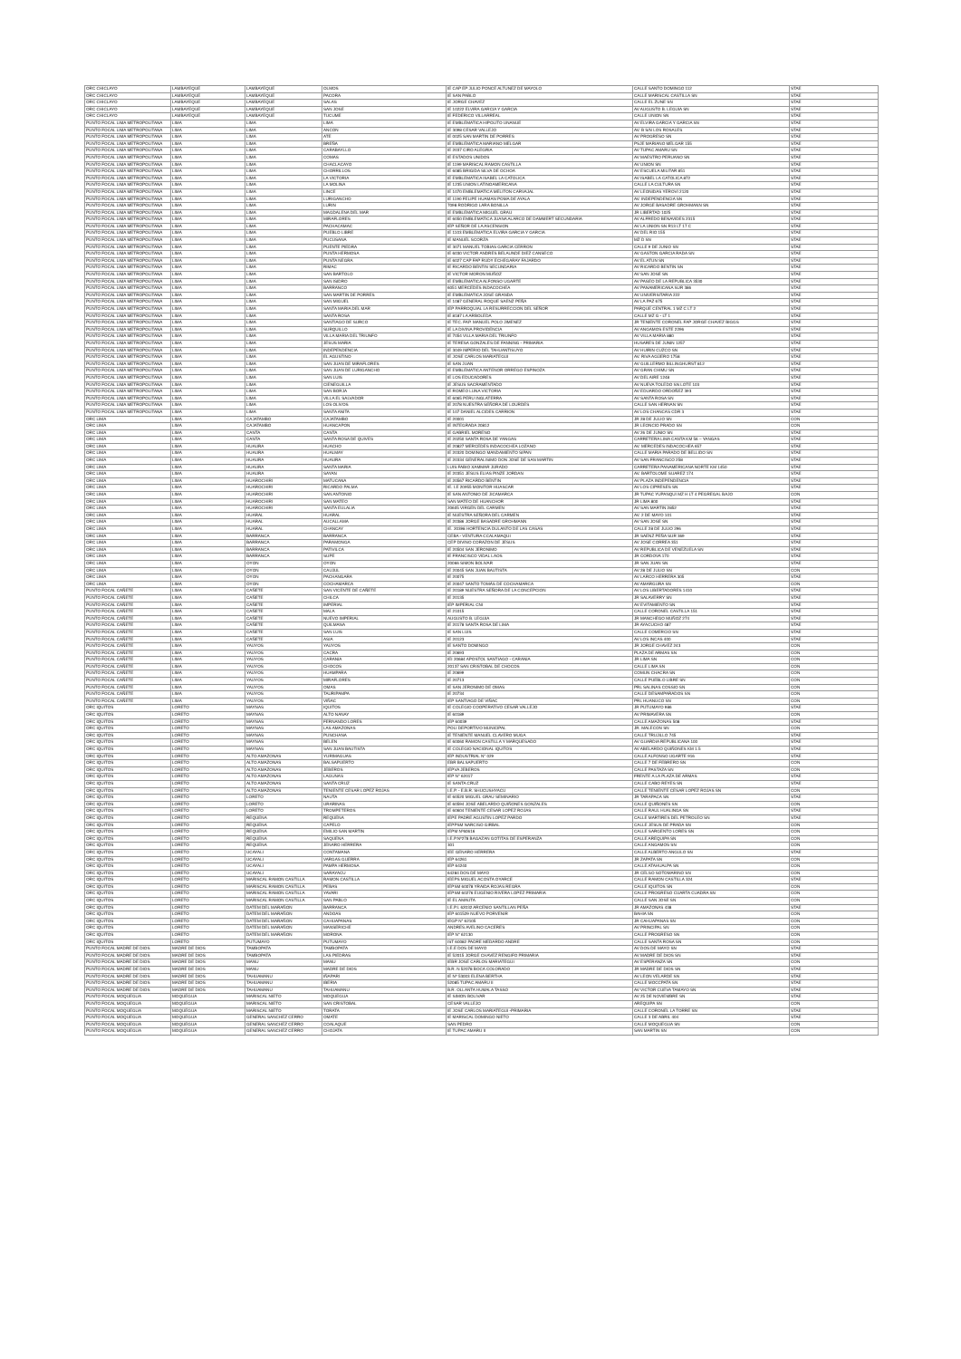| ORC CHICLAYO | LAMBAYEQUE | LAMBAYEQUE | OLMOS | IE CAP EP JULIO PONCE ALTUNEZ DE MAYOLO | CALLE SANTO DOMINGO 112 | STAE |
| ORC CHICLAYO | LAMBAYEQUE | LAMBAYEQUE | PACORA | IE SAN PABLO | CALLE MARISCAL CASTILLA SN | STAE |
| ORC CHICLAYO | LAMBAYEQUE | LAMBAYEQUE | SALAS | IE JORGE CHAVEZ | CALLE EL ZUNE SN | STAE |
| ORC CHICLAYO | LAMBAYEQUE | LAMBAYEQUE | SAN JOSE | IE 10222 ELVIRA GARCIA Y GARCIA | AV AUGUSTO B. LEGUIA SN | STAE |
| ORC CHICLAYO | LAMBAYEQUE | LAMBAYEQUE | TUCUME | IE FEDERICO VILLARREAL | CALLE UNION SN | STAE |
| PUNTO FOCAL LIMA METROPOLITANA | LIMA | LIMA | LIMA | IE EMBLEMATICA HIPOLITO UNANUE | AV ELVIRA GARCIA Y GARCIA SN | STAE |
| PUNTO FOCAL LIMA METROPOLITANA | LIMA | LIMA | ANCON | IE 3098 CESAR VALLEJO | AV. B S/N LOS ROSALES | STAE |
| PUNTO FOCAL LIMA METROPOLITANA | LIMA | LIMA | ATE | IE 0025 SAN MARTIN DE PORRES | AV PROGRESO SN | STAE |
| PUNTO FOCAL LIMA METROPOLITANA | LIMA | LIMA | BREÑA | IE EMBLEMATICA MARIANO MELGAR | PSJE MARIANO MELGAR 155 | STAE |
| PUNTO FOCAL LIMA METROPOLITANA | LIMA | LIMA | CARABAYLLO | IE 2037 CIRO ALEGRIA | AV TUPAC AMARU SN | STAE |
| PUNTO FOCAL LIMA METROPOLITANA | LIMA | LIMA | COMAS | IE ESTADOS UNIDOS | AV MAESTRO PERUANO SN | STAE |
| PUNTO FOCAL LIMA METROPOLITANA | LIMA | LIMA | CHACLACAYO | IE 1199 MARISCAL RAMON CASTILLA | AV UNION SN | STAE |
| PUNTO FOCAL LIMA METROPOLITANA | LIMA | LIMA | CHORRILLOS | IE 6085 BRIGIDA SILVA DE OCHOA | AV ESCUELA MILITAR 851 | STAE |
| PUNTO FOCAL LIMA METROPOLITANA | LIMA | LIMA | LA VICTORIA | IE EMBLEMATICA ISABEL LA CATOLICA | AV ISABEL LA CATOLICA 872 | STAE |
| PUNTO FOCAL LIMA METROPOLITANA | LIMA | LIMA | LA MOLINA | IE 1235 UNION LATINOAMERICANA | CALLE LA CULTURA SN | STAE |
| PUNTO FOCAL LIMA METROPOLITANA | LIMA | LIMA | LINCE | IE 1070 EMBLEMATICA MELITON CARVAJAL | AV LEONIDAS YEROVI 2120 | STAE |
| PUNTO FOCAL LIMA METROPOLITANA | LIMA | LIMA | LURIGANCHO | IE 1190 FELIPE HUAMAN POMA DE AYALA | AV. INDEPENDENCIA SN | STAE |
| PUNTO FOCAL LIMA METROPOLITANA | LIMA | LIMA | LURIN | 7098 RODRIGO LARA BONILLA | AV JORGE BASADRE GROHMANN SN | STAE |
| PUNTO FOCAL LIMA METROPOLITANA | LIMA | LIMA | MAGDALENA DEL MAR | IE EMBLEMATICA MIGUEL GRAU | JR LIBERTAD 1025 | STAE |
| PUNTO FOCAL LIMA METROPOLITANA | LIMA | LIMA | MIRAFLORES | IE 6050 EMBLEMATICA JUANA ALARCO DE DAMMERT SECUNDARIA | AV ALFREDO BENAVIDES 2315 | STAE |
| PUNTO FOCAL LIMA METROPOLITANA | LIMA | LIMA | PACHACAMAC | IEP SEÑOR DE LA ASCENSION | AV LA UNION SN R13 LT 17 C | STAE |
| PUNTO FOCAL LIMA METROPOLITANA | LIMA | LIMA | PUEBLO LIBRE | IE 1103 EMBLEMATICA ELVIRA GARCIA Y GARCIA | AV DEL RIO 155 | STAE |
| PUNTO FOCAL LIMA METROPOLITANA | LIMA | LIMA | PUCUSANA | IE MANUEL SCORZA | MZ D SN | STAE |
| PUNTO FOCAL LIMA METROPOLITANA | LIMA | LIMA | PUENTE PIEDRA | IE 3071 MANUEL TOBIAS GARCIA CERRON | CALLE 9 DE JUNIO SN | STAE |
| PUNTO FOCAL LIMA METROPOLITANA | LIMA | LIMA | PUNTA HERMOSA | IE 6030 VICTOR ANDRES BELAUNDE DIEZ CANSECO | AV GASTON GARCIA RADA SN | STAE |
| PUNTO FOCAL LIMA METROPOLITANA | LIMA | LIMA | PUNTA NEGRA | IE 6027 CAP FAP RUDY ECHEGARAY FAJARDO | AV EL ATUN SN | STAE |
| PUNTO FOCAL LIMA METROPOLITANA | LIMA | LIMA | RIMAC | IE RICARDO BENTIN SECUNDARIA | AV RICARDO BENTIN SN | STAE |
| PUNTO FOCAL LIMA METROPOLITANA | LIMA | LIMA | SAN BARTOLO | IE VICTOR MORON MUÑOZ | AV SAN JOSE SN | STAE |
| PUNTO FOCAL LIMA METROPOLITANA | LIMA | LIMA | SAN ISIDRO | IE EMBLEMATICA ALFONSO UGARTE | AV PASEO DE LA REPUBLICA 3530 | STAE |
| PUNTO FOCAL LIMA METROPOLITANA | LIMA | LIMA | BARRANCO | 6051 MERCEDES INDACOCHEA | AV PANAMERICANA SUR 386 | STAE |
| PUNTO FOCAL LIMA METROPOLITANA | LIMA | LIMA | SAN MARTIN DE PORRES | IE EMBLEMATICA JOSE GRANDA | AV UNIVERSITARIA 222 | STAE |
| PUNTO FOCAL LIMA METROPOLITANA | LIMA | LIMA | SAN MIGUEL | IE 1087 GENERAL ROQUE SAENZ PEÑA | AV LA PAZ 675 | STAE |
| PUNTO FOCAL LIMA METROPOLITANA | LIMA | LIMA | SANTA MARIA DEL MAR | IEP PARROQUIAL LA RESURRECCION DEL SEÑOR | PARQUE CENTRAL 1 MZ C LT 2 | STAE |
| PUNTO FOCAL LIMA METROPOLITANA | LIMA | LIMA | SANTA ROSA | IE 8187 LA ARBOLEDA | CALLE MZ G - LT 1 | STAE |
| PUNTO FOCAL LIMA METROPOLITANA | LIMA | LIMA | SANTIAGO DE SURCO | IE TEC. FAP. MANUEL POLO JIMENEZ | JR TENIENTE CORONEL FAP JORGE CHAVEZ BIGGS | STAE |
| PUNTO FOCAL LIMA METROPOLITANA | LIMA | LIMA | SURQUILLO | IE LA DIVINA PROVIDENCIA | AV ANGAMOS ESTE 2296 | STAE |
| PUNTO FOCAL LIMA METROPOLITANA | LIMA | LIMA | VILLA MARIA DEL TRIUNFO | IE 7054 VILLA MARIA DEL TRIUNFO | AV VILLA MARIA 880 | STAE |
| PUNTO FOCAL LIMA METROPOLITANA | LIMA | LIMA | JESUS MARIA | IE TERESA GONZALES DE FANNING - PRIMARIA | HUSARES DE JUNIN 1257 | STAE |
| PUNTO FOCAL LIMA METROPOLITANA | LIMA | LIMA | INDEPENDENCIA | IE 3049 IMPERIO DEL TAHUANTISUYO | AV HUIRIN CUZCO SN | STAE |
| PUNTO FOCAL LIMA METROPOLITANA | LIMA | LIMA | EL AGUSTINO | IE JOSE CARLOS MARIATEGUI | AV. RIVA AGÜERO 1758 | STAE |
| PUNTO FOCAL LIMA METROPOLITANA | LIMA | LIMA | SAN JUAN DE MIRAFLORES | IE SAN JUAN | AV GUILLERMO BILLINGHURST 812 | STAE |
| PUNTO FOCAL LIMA METROPOLITANA | LIMA | LIMA | SAN JUAN DE LURIGANCHO | IE EMBLEMATICA ANTENOR ORREGO ESPINOZA | AV GRAN CHIMU SN | STAE |
| PUNTO FOCAL LIMA METROPOLITANA | LIMA | LIMA | SAN LUIS | IE LOS EDUCADORES | AV DEL AIRE 1248 | STAE |
| PUNTO FOCAL LIMA METROPOLITANA | LIMA | LIMA | CIENEGUILLA | IE JESUS SACRAMENTADO | AV NUEVA TOLEDO SN LOTE 103 | STAE |
| PUNTO FOCAL LIMA METROPOLITANA | LIMA | LIMA | SAN BORJA | IE ROMEO LUNA VICTORIA | AV EDUARDO ORDOÑEZ 393 | STAE |
| PUNTO FOCAL LIMA METROPOLITANA | LIMA | LIMA | VILLA EL SALVADOR | IE 6065 PERU INGLATERRA | AV SANTA ROSA SN | STAE |
| PUNTO FOCAL LIMA METROPOLITANA | LIMA | LIMA | LOS OLIVOS | IE 2078 NUESTRA SEÑORA DE LOURDES | CALLE SAN HERNAN SN | STAE |
| PUNTO FOCAL LIMA METROPOLITANA | LIMA | LIMA | SANTA ANITA | IE 107 DANIEL ALCIDES CARRION | AV LOS CHANCAS CDR 3 | STAE |
| ORC LIMA | LIMA | CAJATAMBO | CAJATAMBO | IE 20001 | JR 28 DE JULIO SN | CON |
| ORC LIMA | LIMA | CAJATAMBO | HUANCAPON | IE INTEGRADA 20812 | JR LEONCIO PRADO SN | CON |
| ORC LIMA | LIMA | CANTA | CANTA | IE GABRIEL MORENO | AV 26 DE JUNIO SN | STAE |
| ORC LIMA | LIMA | CANTA | SANTA ROSA DE QUIVES | IE 20250 SANTA ROSA DE YANGAS | CARRETERA LIMA CANTA KM 56 – YANGAS | STAE |
| ORC LIMA | LIMA | HUAURA | HUACHO | IE 20827 MERCEDES INDACOCHEA LOZANO | AV. MERCEDES INDACOCHEA 657 | STAE |
| ORC LIMA | LIMA | HUAURA | HUALMAY | IE 20320 DOMINGO MANDAMIENTO SIPAN | CALLE MARIA PARADO DE BELLIDO SN | STAE |
| ORC LIMA | LIMA | HUAURA | HUAURA | IE 20334 GENERALISIMO DON JOSE DE SAN MARTIN | AV SAN FRANCISCO 258 | STAE |
| ORC LIMA | LIMA | HUAURA | SANTA MARIA | LUIS FABIO XAMMAR JURADO | CARRETERA PANAMERICANA NORTE KM 1450 | STAE |
| ORC LIMA | LIMA | HUAURA | SAYAN | IE 20351 JESUS ELIAS PINZE JORDAN | AV. BARTOLOME SUAREZ 174 | STAE |
| ORC LIMA | LIMA | HUAROCHIRI | MATUCANA | IE 20567 RICARDO BENTIN | AV PLAZA INDEPENDENCIA | STAE |
| ORC LIMA | LIMA | HUAROCHIRI | RICARDO PALMA | IE. I.E 20955 MONITOR HUASCAR | AV LOS CIPRESES SN | STAE |
| ORC LIMA | LIMA | HUAROCHIRI | SAN ANTONIO | IE SAN ANTONIO DE JICAMARCA | JR TUPAC YUPANQUI MZ H LT 4 PEGREGAL BAJO | CON |
| ORC LIMA | LIMA | HUAROCHIRI | SAN MATEO | SAN MATEO DE HUANCHOR | JR LIMA 800 | STAE |
| ORC LIMA | LIMA | HUAROCHIRI | SANTA EULALIA | 20605 VIRGEN DEL CARMEN | AV SAN MARTIN 2852 | STAE |
| ORC LIMA | LIMA | HUARAL | HUARAL | IE NUESTRA SEÑORA DEL CARMEN | AV. 2 DE MAYO 101 | STAE |
| ORC LIMA | LIMA | HUARAL | AUCALLAMA | IE 20386 JORGE BASADRE GROHMANN | AV SAN JOSE SN | STAE |
| ORC LIMA | LIMA | HUARAL | CHANCAY | IE. 20398 HORTENCIA DULANTO DE LAS CASAS | CALLE 28 DE JULIO 296 | STAE |
| ORC LIMA | LIMA | BARRANCA | BARRANCA | CEBA - VENTURA CCALAMAQUI | JR SAENZ PEÑA SUR 369 | STAE |
| ORC LIMA | LIMA | BARRANCA | PARAMONGA | CEP DIVINO CORAZON DE JESUS | AV JOSE CORREA 351 | STAE |
| ORC LIMA | LIMA | BARRANCA | PATIVILCA | IE 20504 SAN JERONIMO | AV REPUBLICA DE VENEZUELA SN | STAE |
| ORC LIMA | LIMA | BARRANCA | SUPE | IE FRANCISCO VIDAL LAOS | JR CORDOVA 170 | STAE |
| ORC LIMA | LIMA | OYON | OYON | 20066 SIMON BOLIVAR | JR SAN JUAN SN | STAE |
| ORC LIMA | LIMA | OYON | CAUJUL | IE 20045 SAN JUAN BAUTISTA | AV 28 DE JULIO SN | CON |
| ORC LIMA | LIMA | OYON | PACHANGARA | IE 20075 | AV LARCO HERRERA 305 | STAE |
| ORC LIMA | LIMA | OYON | COCHAMARCA | IE 20047 SANTO TOMÁS DE COCHAMARCA | AV AMARGURA SN | CON |
| PUNTO FOCAL CAÑETE | LIMA | CAÑETE | SAN VICENTE DE CAÑETE | IE 20189 NUESTRA SEÑORA DE LA CONCEPCION | AV LOS LIBERTADORES 1410 | STAE |
| PUNTO FOCAL CAÑETE | LIMA | CAÑETE | CHILCA | IE 20135 | JR SALAVERRY SN | STAE |
| PUNTO FOCAL CAÑETE | LIMA | CAÑETE | IMPERIAL | IEP IMPERIAL CNI | AV EVITAMIENTO SN | STAE |
| PUNTO FOCAL CAÑETE | LIMA | CAÑETE | MALA | IE 21015 | CALLE CORONEL CASTILLA 151 | STAE |
| PUNTO FOCAL CAÑETE | LIMA | CAÑETE | NUEVO IMPERIAL | AUGUSTO B. LEGUIA | JR MANCHEGO MUÑOZ 274 | STAE |
| PUNTO FOCAL CAÑETE | LIMA | CAÑETE | QUILMANA | IE 20178 SANTA ROSA DE LIMA | JR AYACUCHO 487 | STAE |
| PUNTO FOCAL CAÑETE | LIMA | CAÑETE | SAN LUIS | IE SAN LUIS | CALLE COMERCIO SN | STAE |
| PUNTO FOCAL CAÑETE | LIMA | CAÑETE | ASIA | IE 20123 | AV LOS INCAS 400 | STAE |
| PUNTO FOCAL CAÑETE | LIMA | YAUYOS | YAUYOS | IE SANTO DOMINGO | JR JORGE CHAVEZ 243 | CON |
| PUNTO FOCAL CAÑETE | LIMA | YAUYOS | CACRA | IE 20693 | PLAZA DE ARMAS SN | CON |
| PUNTO FOCAL CAÑETE | LIMA | YAUYOS | CARANIA | IEI 20684 APOSTOL SANTIAGO - CARANIA | JR LIMA SN | CON |
| PUNTO FOCAL CAÑETE | LIMA | YAUYOS | CHOCOS | 20137 SAN CRISTOBAL DE CHOCOS | CALLE LIMA SN | CON |
| PUNTO FOCAL CAÑETE | LIMA | YAUYOS | HUAMPARA | IE 20699 | COMUN CHACRA SN | CON |
| PUNTO FOCAL CAÑETE | LIMA | YAUYOS | MIRAFLORES | IE 20713 | CALLE PUEBLO LIBRE SN | CON |
| PUNTO FOCAL CAÑETE | LIMA | YAUYOS | OMAS | IE SAN JERONIMO DE OMAS | PRL SALINAS COSSIO SN | CON |
| PUNTO FOCAL CAÑETE | LIMA | YAUYOS | TAURIPAMPA | IE 20734 | CALLE DESAMPARADOS SN | CON |
| PUNTO FOCAL CAÑETE | LIMA | YAUYOS | VIÑAC | IEP SANTIAGO DE VIÑAC | PRL HUANUCO SN | CON |
| ORC IQUITOS | LORETO | MAYNAS | IQUITOS | IE COLEGIO COOPERATIVO CESAR VALLEJO | JR PUTUMAYO 986 | STAE |
| ORC IQUITOS | LORETO | MAYNAS | ALTO NANAY | IE 60189 | AV PRIMAVERA SN | CON |
| ORC IQUITOS | LORETO | MAYNAS | FERNANDO LORES | IEP 60039 | CALLE AMAZONAS 508 | STAE |
| ORC IQUITOS | LORETO | MAYNAS | LAS AMAZONAS | POLI DEPORTIVO MUNICIPAL | JR. MALECON SN | CON |
| ORC IQUITOS | LORETO | MAYNAS | PUNCHANA | IE TENIENTE MANUEL CLAVERO MUGA | CALLE TRUJILLO 745 | STAE |
| ORC IQUITOS | LORETO | MAYNAS | BELEN | IE 60060 RAMON CASTILLA Y MARQUESADO | AV GUARDIA REPUBLICANA 100 | STAE |
| ORC IQUITOS | LORETO | MAYNAS | SAN JUAN BAUTISTA | IE COLEGIO NACIONAL IQUITOS | AV ABELARDO QUIÑONES KM 1.5 | STAE |
| ORC IQUITOS | LORETO | ALTO AMAZONAS | YURIMAGUAS | IEP INDUSTRIAL N° 029 | CALLE ALFONSO UGARTE 916 | STAE |
| ORC IQUITOS | LORETO | ALTO AMAZONAS | BALSAPUERTO | EBR BALSAPUERTO | CALLE 7 DE FEBRERO SN | CON |
| ORC IQUITOS | LORETO | ALTO AMAZONAS | JEBEROS | IEPVA JEBEROS | CALLE PASTAZA SN | CON |
| ORC IQUITOS | LORETO | ALTO AMAZONAS | LAGUNAS | IEP N° 62017 | FRENTE A LA PLAZA DE ARMAS | STAE |
| ORC IQUITOS | LORETO | ALTO AMAZONAS | SANTA CRUZ | IE SANTA CRUZ | CALLE CABO REYES SN | STAE |
| ORC IQUITOS | LORETO | ALTO AMAZONAS | TENIENTE CESAR LOPEZ ROJAS | I.E.P. - E.B.R. SHUCUSHYACU | CALLE TENIENTE CESAR LOPEZ ROJAS SN | CON |
| ORC IQUITOS | LORETO | LORETO | NAUTA | IE 60520 MIGUEL GRAU SEMINARIO | JR TARAPACA SN | STAE |
| ORC IQUITOS | LORETO | LORETO | URARINAS | IE 60594 JOSE ABELARDO QUIÑONES GONZALES | CALLE QUIÑONES SN | CON |
| ORC IQUITOS | LORETO | LORETO | TROMPETEROS | IE 60604 TENIENTE CESAR LOPEZ ROJAS | CALLE RAUL HUALINGA SN | STAE |
| ORC IQUITOS | LORETO | REQUENA | REQUENA | IEPE PADRE AGUSTIN LOPEZ PARDO | CALLE MARTIRES DEL PETROLEO SN | STAE |
| ORC IQUITOS | LORETO | REQUENA | CAPELO | IEPPSM NARCISO GIRBAL | CALLE JESUS DE PRADA SN | CON |
| ORC IQUITOS | LORETO | REQUENA | EMILIO SAN MARTIN | IEPM Nº60616 | CALLE SARGENTO LORES SN | CON |
| ORC IQUITOS | LORETO | REQUENA | SAQUENA | I.E.P.Nº278 BAGAZAN GOTITAS DE ESPERANZA | CALLE AREQUIPA SN | CON |
| ORC IQUITOS | LORETO | REQUENA | JENARO HERRERA | 301 | CALLE ANGAMOS SN | CON |
| ORC IQUITOS | LORETO | UCAYALI | CONTAMANA | IEE GENARO HERRERA | CALLE ALBERTO ANGULO SN | STAE |
| ORC IQUITOS | LORETO | UCAYALI | VARGAS GUERRA | IEP 64261 | JR ZAPATA SN | CON |
| ORC IQUITOS | LORETO | UCAYALI | PAMPA HERMOSA | IEP 64240 | CALLE ATAHUALPA SN | CON |
| ORC IQUITOS | LORETO | UCAYALI | SARAYACU | 64284 DOS DE MAYO | JR CELSO SOTOMARINO SN | CON |
| ORC IQUITOS | LORETO | MARISCAL RAMON CASTILLA | RAMON CASTILLA | IEEPS MIGUEL ACOSTA OYARCE | CALLE RAMON CASTILLA 324 | STAE |
| ORC IQUITOS | LORETO | MARISCAL RAMON CASTILLA | PEBAS | IEPSM 60078 YRAIDA ROJAS REGRA | CALLE IQUITOS SN | CON |
| ORC IQUITOS | LORETO | MARISCAL RAMON CASTILLA | YAVARI | IEPSM 60276 EUGENIO RIVERA LOPEZ PRIMARIA | CALLE PROGRESO CUARTA CUADRA SN | CON |
| ORC IQUITOS | LORETO | MARISCAL RAMON CASTILLA | SAN PABLO | IE EL AMAUTA | CALLE SAN JOSE SN | CON |
| ORC IQUITOS | LORETO | DATEM DEL MARAÑON | BARRANCA | I.E.P.I. 62032 ARCENIO SANTILLAN PEÑA | JR AMAZONAS 438 | STAE |
| ORC IQUITOS | LORETO | DATEM DEL MARAÑON | ANDOAS | IEP 601529 NUEVO PORVENIR | BAHIA SN | CON |
| ORC IQUITOS | LORETO | DATEM DEL MARAÑON | CAHUAPANAS | IEGP N° 62105 | JR CAHUAPANAS SN | CON |
| ORC IQUITOS | LORETO | DATEM DEL MARAÑON | MANSERICHE | ANDRES AVELINO CACERES | AV PRINCIPAL SN | CON |
| ORC IQUITOS | LORETO | DATEM DEL MARAÑON | MORONA | IEP N° 62130 | CALLE PROGRESO SN | CON |
| ORC IQUITOS | LORETO | PUTUMAYO | PUTUMAYO | IST 60082 PADRE MEDARDO ANDRE | CALLE SANTA ROSA SN | CON |
| PUNTO FOCAL MADRE DE DIOS | MADRE DE DIOS | TAMBOPATA | TAMBOPATA | I.E.E DOS DE MAYO | AV DOS DE MAYO SN | STAE |
| PUNTO FOCAL MADRE DE DIOS | MADRE DE DIOS | TAMBOPATA | LAS PIEDRAS | IE 52015 JORGE CHAVEZ RENGIFO PRIMARIA | AV MADRE DE DIOS SN | STAE |
| PUNTO FOCAL MADRE DE DIOS | MADRE DE DIOS | MANU | MANU | IEBR JOSE CARLOS MARIATEGUI | AV ESPERANZA SN | CON |
| PUNTO FOCAL MADRE DE DIOS | MADRE DE DIOS | MANU | MADRE DE DIOS | B.R. N 52078 BOCA COLORADO | JR MADRE DE DIOS SN | STAE |
| PUNTO FOCAL MADRE DE DIOS | MADRE DE DIOS | TAHUAMANU | IÑAPARI | IE Nº 53003 ELENA BERTHA | AV LEON VELARDE SN | STAE |
| PUNTO FOCAL MADRE DE DIOS | MADRE DE DIOS | TAHUAMANU | IBERIA | 52085 TUPAC AMARU II | CALLE MOCCPATA SN | STAE |
| PUNTO FOCAL MADRE DE DIOS | MADRE DE DIOS | TAHUAMANU | TAHUAMANU | B.R. OLLANTA HUMALA TASSO | AV VICTOR CUEVA TAMAYO SN | STAE |
| PUNTO FOCAL MOQUEGUA | MOQUEGUA | MARISCAL NIETO | MOQUEGUA | IE SIMON BOLIVAR | AV 25 DE NOVIEMBRE SN | STAE |
| PUNTO FOCAL MOQUEGUA | MOQUEGUA | MARISCAL NIETO | SAN CRISTOBAL | CESAR VALLEJO | AREQUIPA SN | CON |
| PUNTO FOCAL MOQUEGUA | MOQUEGUA | MARISCAL NIETO | TORATA | IE JOSE CARLOS MARIATEGUI -PRIMARIA | CALLE CORONEL LA TORRE SN | STAE |
| PUNTO FOCAL MOQUEGUA | MOQUEGUA | GENERAL SANCHEZ CERRO | OMATE | IE MARISCAL DOMINGO NIETO | CALLE 3 DE ABRIL 404 | STAE |
| PUNTO FOCAL MOQUEGUA | MOQUEGUA | GENERAL SANCHEZ CERRO | COALAQUE | SAN PEDRO | CALLE MOQUEGUA SN | CON |
| PUNTO FOCAL MOQUEGUA | MOQUEGUA | GENERAL SANCHEZ CERRO | CHOJATA | IE TUPAC AMARU II | SAN MARTIN SN | CON |